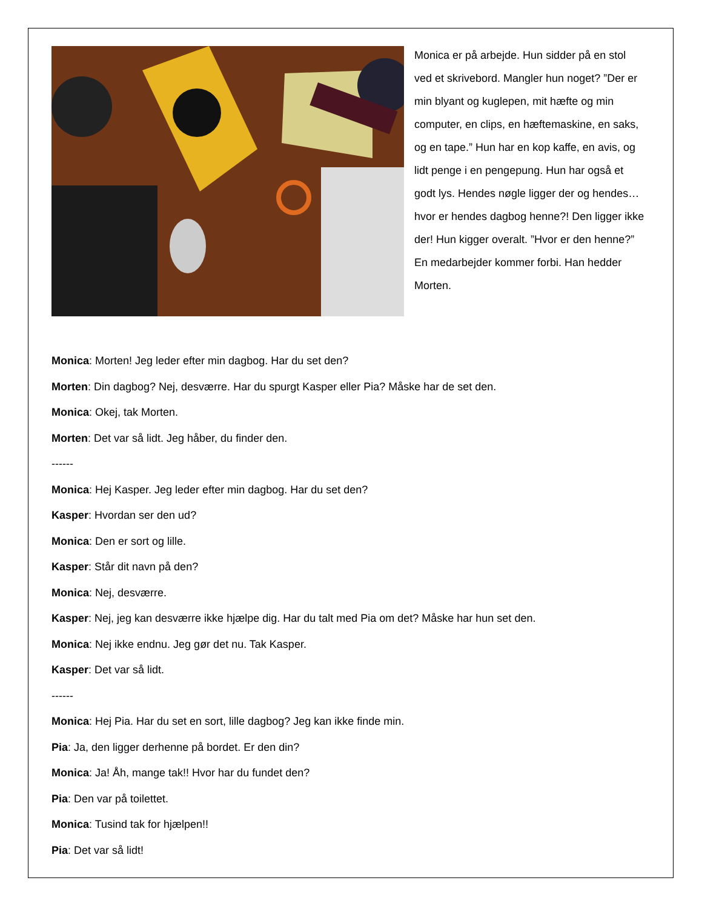Monica er på arbejde. Hun sidder på en stol ved et skrivebord. Mangler hun noget? ”Der er min blyant og kuglepen, mit hæfte og min computer, en clips, en hæftemaskine, en saks, og en tape.” Hun har en kop kaffe, en avis, og lidt penge i en pengepung. Hun har også et godt lys. Hendes nøgle ligger der og hendes…hvor er hendes dagbog henne?! Den ligger ikke der! Hun kigger overalt. ”Hvor er den henne?” En medarbejder kommer forbi. Han hedder Morten.
Monica: Morten! Jeg leder efter min dagbog. Har du set den?
Morten: Din dagbog? Nej, desværre. Har du spurgt Kasper eller Pia? Måske har de set den.
Monica: Okej, tak Morten.
Morten: Det var så lidt. Jeg håber, du finder den.
------
Monica: Hej Kasper. Jeg leder efter min dagbog. Har du set den?
Kasper: Hvordan ser den ud?
Monica: Den er sort og lille.
Kasper: Står dit navn på den?
Monica: Nej, desværre.
Kasper: Nej, jeg kan desværre ikke hjælpe dig. Har du talt med Pia om det? Måske har hun set den.
Monica: Nej ikke endnu. Jeg gør det nu. Tak Kasper.
Kasper: Det var så lidt.
------
Monica: Hej Pia. Har du set en sort, lille dagbog? Jeg kan ikke finde min.
Pia: Ja, den ligger derhenne på bordet. Er den din?
Monica: Ja! Åh, mange tak!! Hvor har du fundet den?
Pia: Den var på toilettet.
Monica: Tusind tak for hjælpen!!
Pia: Det var så lidt!